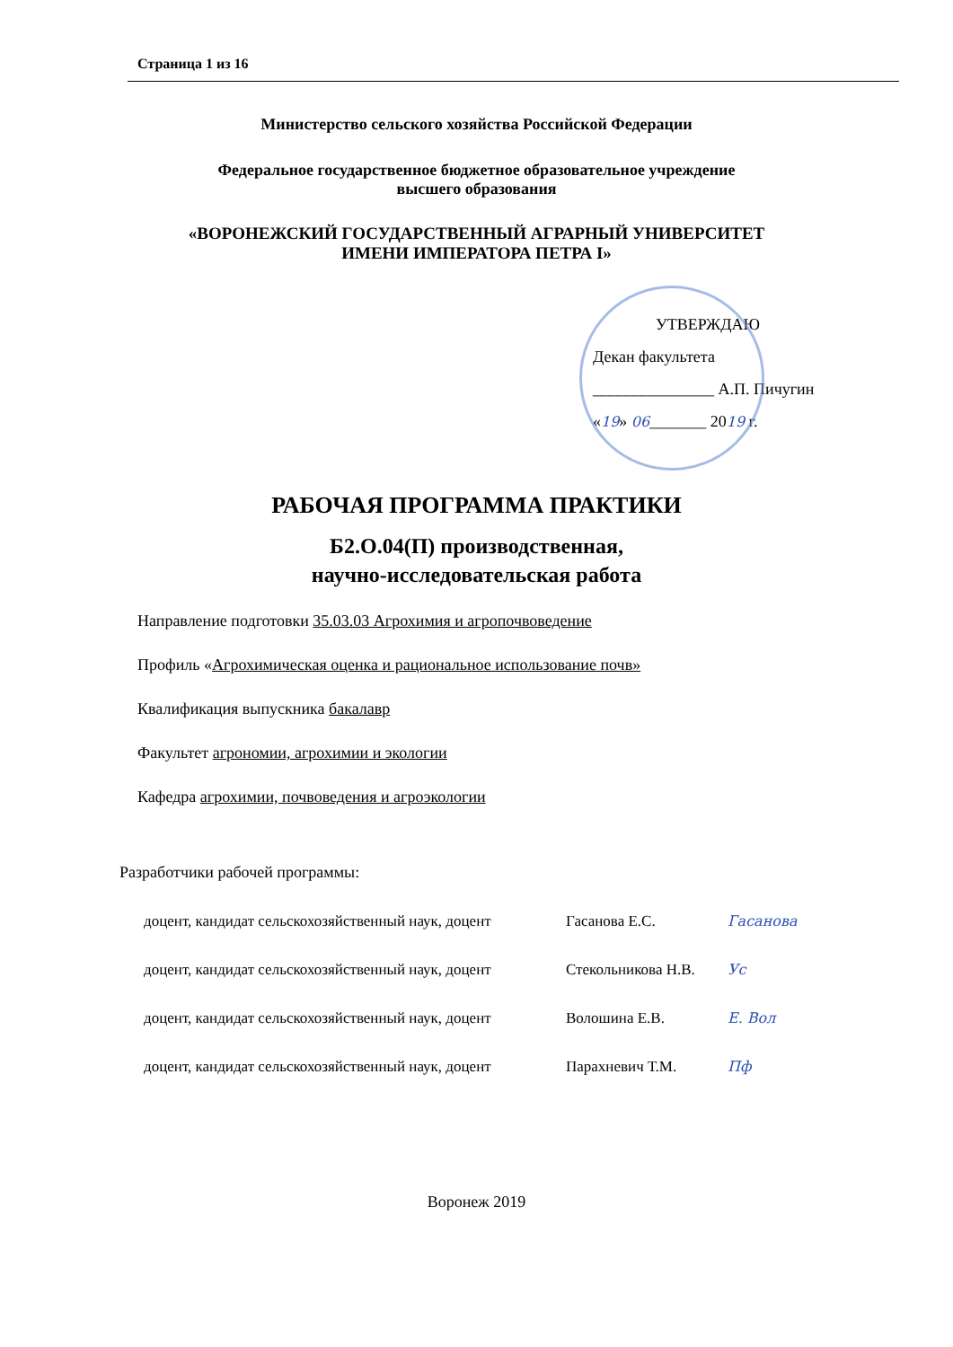Страница 1 из 16
Министерство сельского хозяйства Российской Федерации
Федеральное государственное бюджетное образовательное учреждение
высшего образования
«ВОРОНЕЖСКИЙ ГОСУДАРСТВЕННЫЙ АГРАРНЫЙ УНИВЕРСИТЕТ
ИМЕНИ ИМПЕРАТОРА ПЕТРА I»
УТВЕРЖДАЮ
Декан факультета
_______________ А.П. Пичугин
«19» 06_______ 2019 г.
РАБОЧАЯ ПРОГРАММА ПРАКТИКИ
Б2.О.04(П) производственная,
научно-исследовательская работа
Направление подготовки 35.03.03 Агрохимия и агропочвоведение
Профиль «Агрохимическая оценка и рациональное использование почв»
Квалификация выпускника бакалавр
Факультет агрономии, агрохимии и экологии
Кафедра агрохимии, почвоведения и агроэкологии
Разработчики рабочей программы:
доцент, кандидат сельскохозяйственный наук, доцент Гасанова Е.С. Гасанова
доцент, кандидат сельскохозяйственный наук, доцент Стекольникова Н.В. Ус
доцент, кандидат сельскохозяйственный наук, доцент Волошина Е.В. Е. Вол
доцент, кандидат сельскохозяйственный наук, доцент Парахневич Т.М. Пф
Воронеж 2019